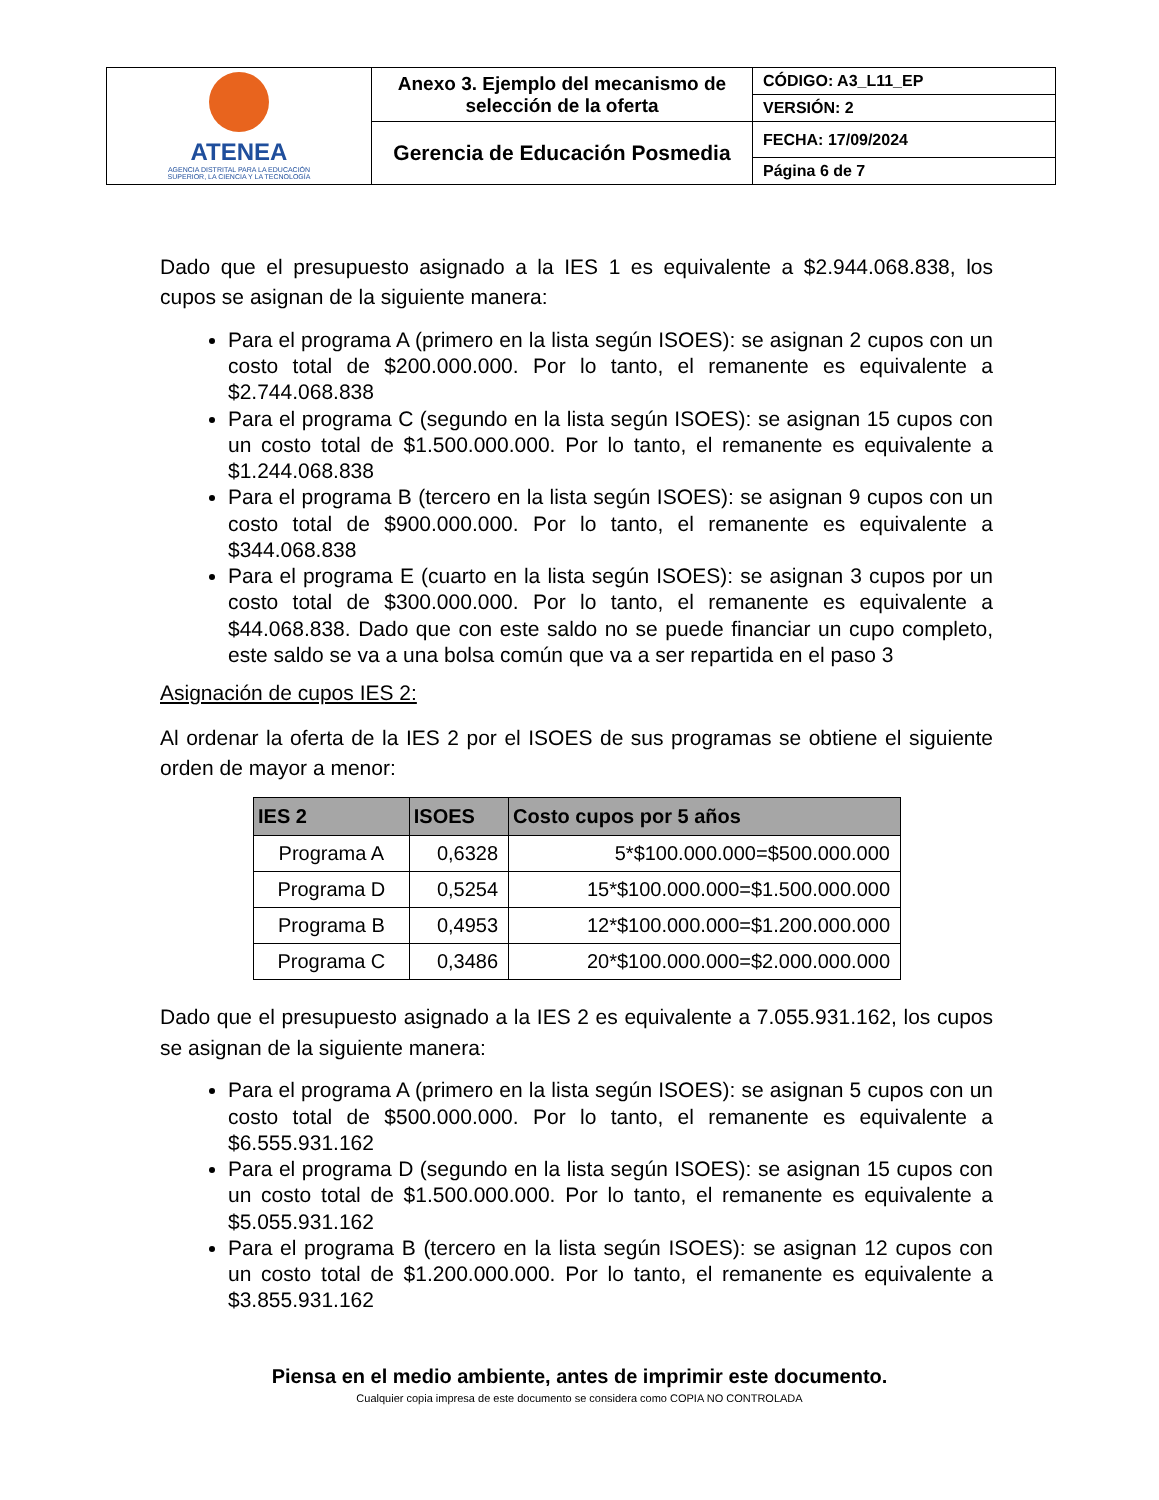| ATENEA AGENCIA DISTRITAL PARA LA EDUCACIÓN SUPERIOR, LA CIENCIA Y LA TECNOLOGÍA | Anexo 3. Ejemplo del mecanismo de selección de la oferta | CÓDIGO: A3_L11_EP |
| | | VERSIÓN: 2 |
| | Gerencia de Educación Posmedia | FECHA: 17/09/2024 |
| | | Página 6 de 7 |
Dado que el presupuesto asignado a la IES 1 es equivalente a $2.944.068.838, los cupos se asignan de la siguiente manera:
Para el programa A (primero en la lista según ISOES): se asignan 2 cupos con un costo total de $200.000.000. Por lo tanto, el remanente es equivalente a $2.744.068.838
Para el programa C (segundo en la lista según ISOES): se asignan 15 cupos con un costo total de $1.500.000.000. Por lo tanto, el remanente es equivalente a $1.244.068.838
Para el programa B (tercero en la lista según ISOES): se asignan 9 cupos con un costo total de $900.000.000. Por lo tanto, el remanente es equivalente a $344.068.838
Para el programa E (cuarto en la lista según ISOES): se asignan 3 cupos por un costo total de $300.000.000. Por lo tanto, el remanente es equivalente a $44.068.838. Dado que con este saldo no se puede financiar un cupo completo, este saldo se va a una bolsa común que va a ser repartida en el paso 3
Asignación de cupos IES 2:
Al ordenar la oferta de la IES 2 por el ISOES de sus programas se obtiene el siguiente orden de mayor a menor:
| IES 2 | ISOES | Costo cupos por 5 años |
| --- | --- | --- |
| Programa A | 0,6328 | 5*$100.000.000=$500.000.000 |
| Programa D | 0,5254 | 15*$100.000.000=$1.500.000.000 |
| Programa B | 0,4953 | 12*$100.000.000=$1.200.000.000 |
| Programa C | 0,3486 | 20*$100.000.000=$2.000.000.000 |
Dado que el presupuesto asignado a la IES 2 es equivalente a 7.055.931.162, los cupos se asignan de la siguiente manera:
Para el programa A (primero en la lista según ISOES): se asignan 5 cupos con un costo total de $500.000.000. Por lo tanto, el remanente es equivalente a $6.555.931.162
Para el programa D (segundo en la lista según ISOES): se asignan 15 cupos con un costo total de $1.500.000.000. Por lo tanto, el remanente es equivalente a $5.055.931.162
Para el programa B (tercero en la lista según ISOES): se asignan 12 cupos con un costo total de $1.200.000.000. Por lo tanto, el remanente es equivalente a $3.855.931.162
Piensa en el medio ambiente, antes de imprimir este documento.
Cualquier copia impresa de este documento se considera como COPIA NO CONTROLADA